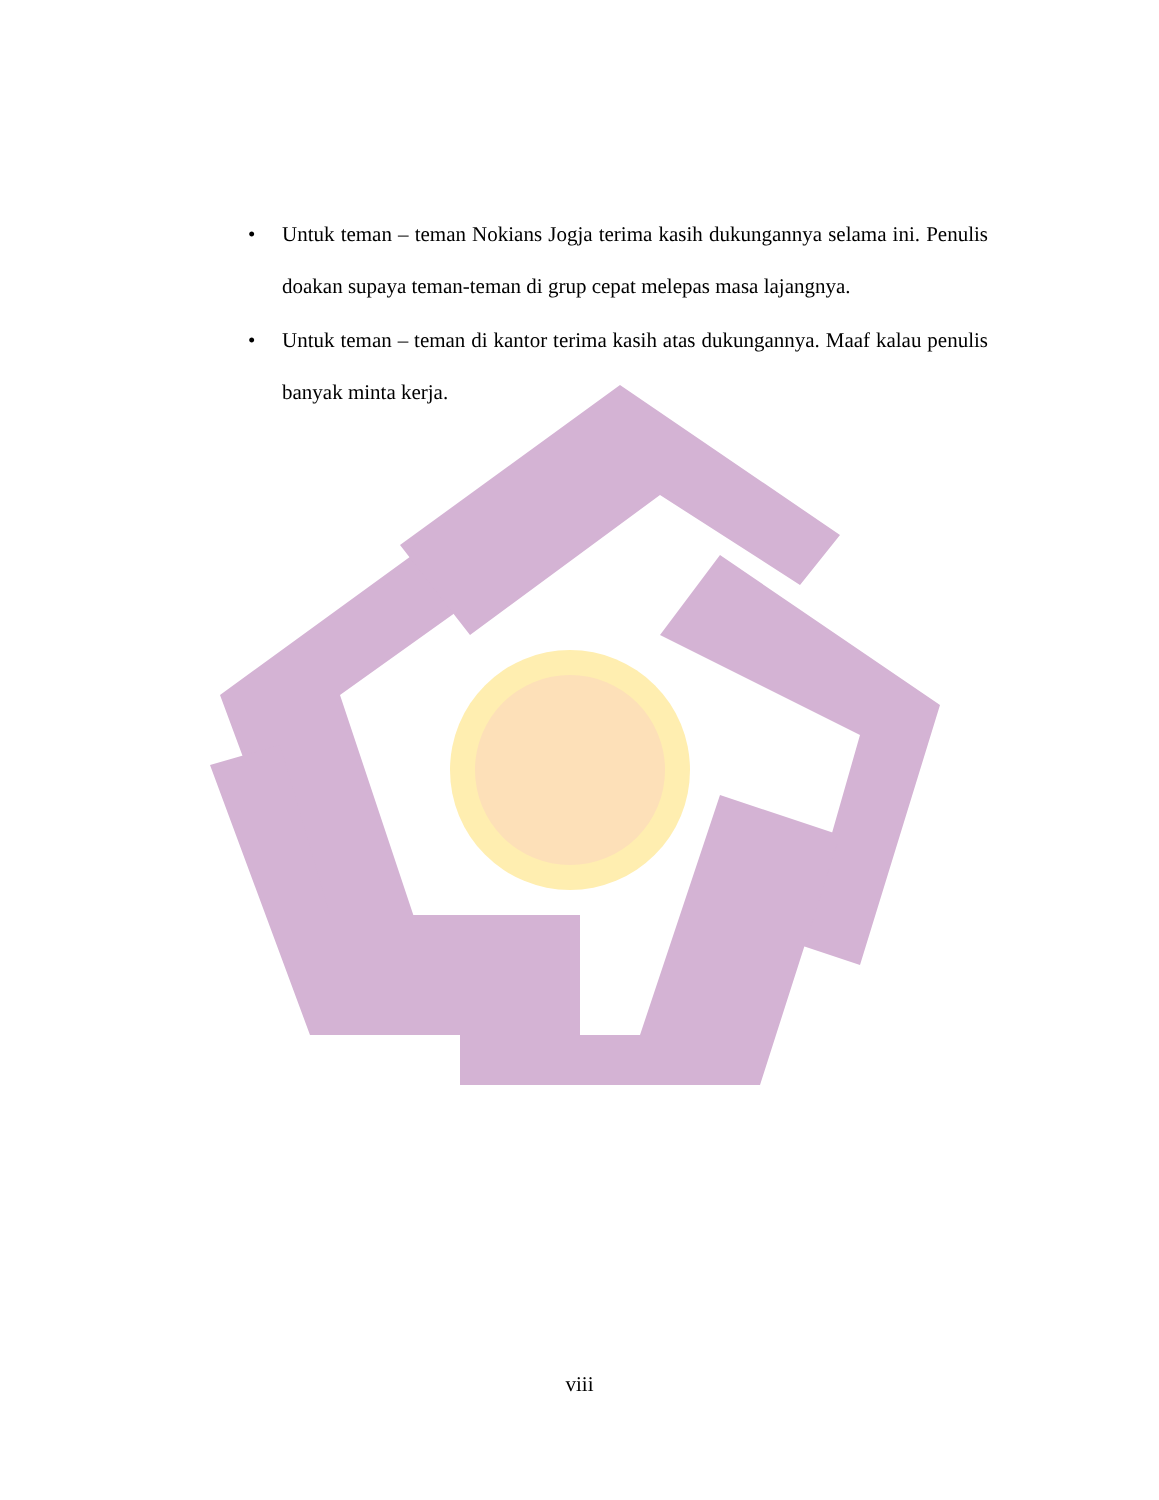• Untuk teman – teman Nokians Jogja terima kasih dukungannya selama ini. Penulis doakan supaya teman-teman di grup cepat melepas masa lajangnya.
• Untuk teman – teman di kantor terima kasih atas dukungannya. Maaf kalau penulis banyak minta kerja.
viii